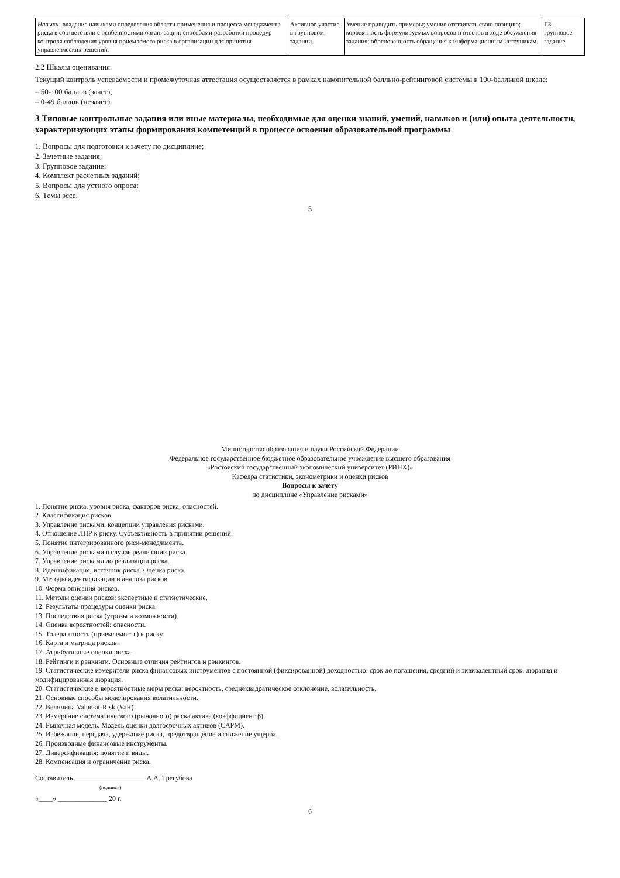| Навыки: владение навыками определения области применения и процесса менеджмента риска в соответствии с особенностями организации; способами разработки процедур контроля соблюдения уровня приемлемого риска в организации для принятия управленческих решений. | Активное участие в групповом задании. | Умение приводить примеры; умение отстаивать свою позицию; корректность формулируемых вопросов и ответов в ходе обсуждения задания; обоснованность обращения к информационным источникам. | ГЗ – групповое задание |
2.2 Шкалы оценивания:
Текущий контроль успеваемости и промежуточная аттестация осуществляется в рамках накопительной балльно-рейтинговой системы в 100-балльной шкале:
– 50-100 баллов (зачет);
– 0-49 баллов (незачет).
3 Типовые контрольные задания или иные материалы, необходимые для оценки знаний, умений, навыков и (или) опыта деятельности, характеризующих этапы формирования компетенций в процессе освоения образовательной программы
1. Вопросы для подготовки к зачету по дисциплине;
2. Зачетные задания;
3. Групповое задание;
4. Комплект расчетных заданий;
5. Вопросы для устного опроса;
6. Темы эссе.
5
Министерство образования и науки Российской Федерации
Федеральное государственное бюджетное образовательное учреждение высшего образования
«Ростовский государственный экономический университет (РИНХ)»
Кафедра статистики, эконометрики и оценки рисков
Вопросы к зачету
по дисциплине «Управление рисками»
1. Понятие риска, уровня риска, факторов риска, опасностей.
2. Классификация рисков.
3. Управление рисками, концепции управления рисками.
4. Отношение ЛПР к риску. Субъективность в принятии решений.
5. Понятие интегрированного риск-менеджмента.
6. Управление рисками в случае реализации риска.
7. Управление рисками до реализации риска.
8. Идентификация, источник риска. Оценка риска.
9. Методы идентификации и анализа рисков.
10. Форма описания рисков.
11. Методы оценки рисков: экспертные и статистические.
12. Результаты процедуры оценки риска.
13. Последствия риска (угрозы и возможности).
14. Оценка вероятностей: опасности.
15. Толерантность (приемлемость) к риску.
16. Карта и матрица рисков.
17. Атрибутивные оценки риска.
18. Рейтинги и рэнкинги. Основные отличия рейтингов и рэнкингов.
19. Статистические измерители риска финансовых инструментов с постоянной (фиксированной) доходностью: срок до погашения, средний и эквивалентный срок, дюрация и модифицированная дюрация.
20. Статистические и вероятностные меры риска: вероятность, среднеквадратическое отклонение, волатильность.
21. Основные способы моделирования волатильности.
22. Величина Value-at-Risk (VaR).
23. Измерение систематического (рыночного) риска актива (коэффициент β).
24. Рыночная модель. Модель оценки долгосрочных активов (CAPM).
25. Избежание, передача, удержание риска, предотвращение и снижение ущерба.
26. Производные финансовые инструменты.
27. Диверсификация: понятие и виды.
28. Компенсация и ограничение риска.
Составитель ____________________ А.А. Трегубова
(подпись)
«____» ______________ 20 г.
6